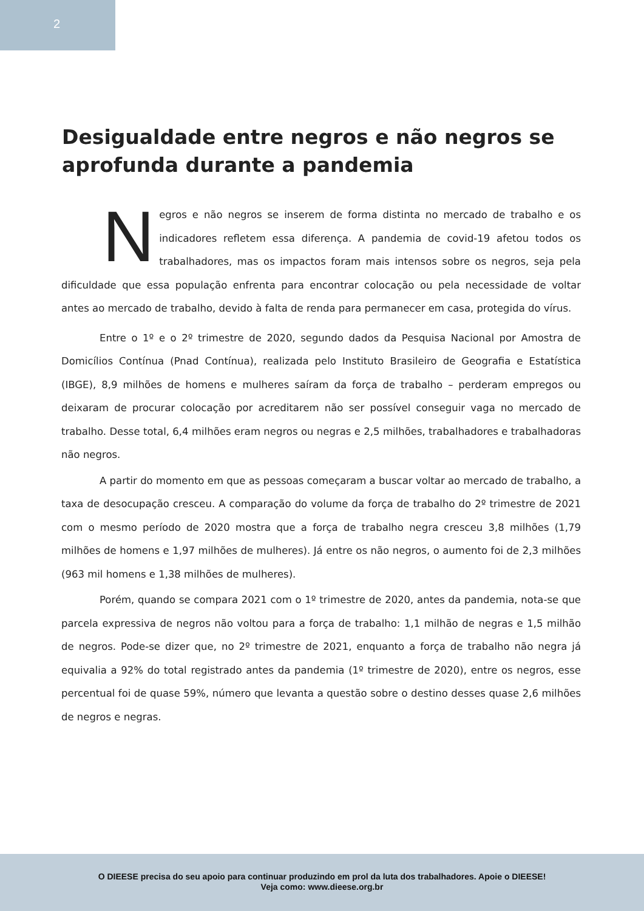2
Desigualdade entre negros e não negros se aprofunda durante a pandemia
Negros e não negros se inserem de forma distinta no mercado de trabalho e os indicadores refletem essa diferença. A pandemia de covid-19 afetou todos os trabalhadores, mas os impactos foram mais intensos sobre os negros, seja pela dificuldade que essa população enfrenta para encontrar colocação ou pela necessidade de voltar antes ao mercado de trabalho, devido à falta de renda para permanecer em casa, protegida do vírus.
Entre o 1º e o 2º trimestre de 2020, segundo dados da Pesquisa Nacional por Amostra de Domicílios Contínua (Pnad Contínua), realizada pelo Instituto Brasileiro de Geografia e Estatística (IBGE), 8,9 milhões de homens e mulheres saíram da força de trabalho – perderam empregos ou deixaram de procurar colocação por acreditarem não ser possível conseguir vaga no mercado de trabalho. Desse total, 6,4 milhões eram negros ou negras e 2,5 milhões, trabalhadores e trabalhadoras não negros.
A partir do momento em que as pessoas começaram a buscar voltar ao mercado de trabalho, a taxa de desocupação cresceu. A comparação do volume da força de trabalho do 2º trimestre de 2021 com o mesmo período de 2020 mostra que a força de trabalho negra cresceu 3,8 milhões (1,79 milhões de homens e 1,97 milhões de mulheres). Já entre os não negros, o aumento foi de 2,3 milhões (963 mil homens e 1,38 milhões de mulheres).
Porém, quando se compara 2021 com o 1º trimestre de 2020, antes da pandemia, nota-se que parcela expressiva de negros não voltou para a força de trabalho: 1,1 milhão de negras e 1,5 milhão de negros. Pode-se dizer que, no 2º trimestre de 2021, enquanto a força de trabalho não negra já equivalia a 92% do total registrado antes da pandemia (1º trimestre de 2020), entre os negros, esse percentual foi de quase 59%, número que levanta a questão sobre o destino desses quase 2,6 milhões de negros e negras.
O DIEESE precisa do seu apoio para continuar produzindo em prol da luta dos trabalhadores. Apoie o DIEESE!
Veja como: www.dieese.org.br